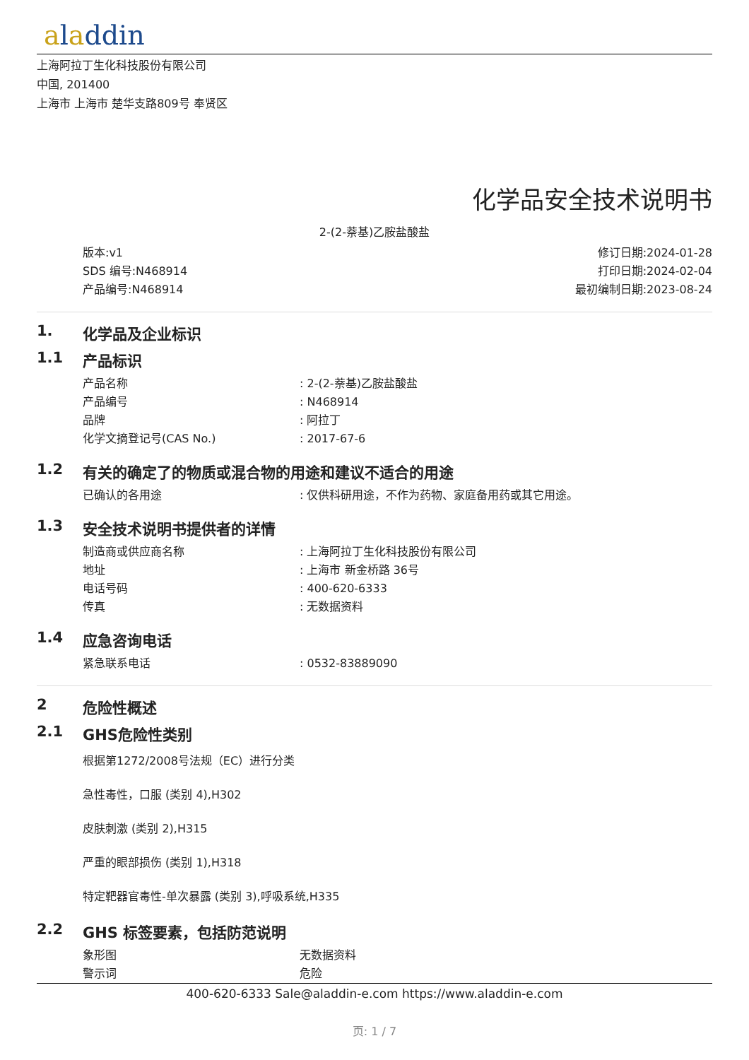aladdin
上海阿拉丁生化科技股份有限公司
中国, 201400
上海市 上海市 楚华支路809号 奉贤区
化学品安全技术说明书
2-(2-萘基)乙胺盐酸盐
版本:v1
SDS 编号:N468914
产品编号:N468914
修订日期:2024-01-28
打印日期:2024-02-04
最初编制日期:2023-08-24
1. 化学品及企业标识
1.1 产品标识
产品名称 : 2-(2-萘基)乙胺盐酸盐
产品编号 : N468914
品牌 : 阿拉丁
化学文摘登记号(CAS No.) : 2017-67-6
1.2 有关的确定了的物质或混合物的用途和建议不适合的用途
已确认的各用途 : 仅供科研用途，不作为药物、家庭备用药或其它用途。
1.3 安全技术说明书提供者的详情
制造商或供应商名称 : 上海阿拉丁生化科技股份有限公司
地址 : 上海市 新金桥路 36号
电话号码 : 400-620-6333
传真 : 无数据资料
1.4 应急咨询电话
紧急联系电话 : 0532-83889090
2 危险性概述
2.1 GHS危险性类别
根据第1272/2008号法规（EC）进行分类
急性毒性，口服 (类别 4),H302
皮肤刺激 (类别 2),H315
严重的眼部损伤 (类别 1),H318
特定靶器官毒性-单次暴露 (类别 3),呼吸系统,H335
2.2 GHS 标签要素，包括防范说明
象形图 无数据资料
警示词 危险
400-620-6333 Sale@aladdin-e.com https://www.aladdin-e.com
页: 1 / 7